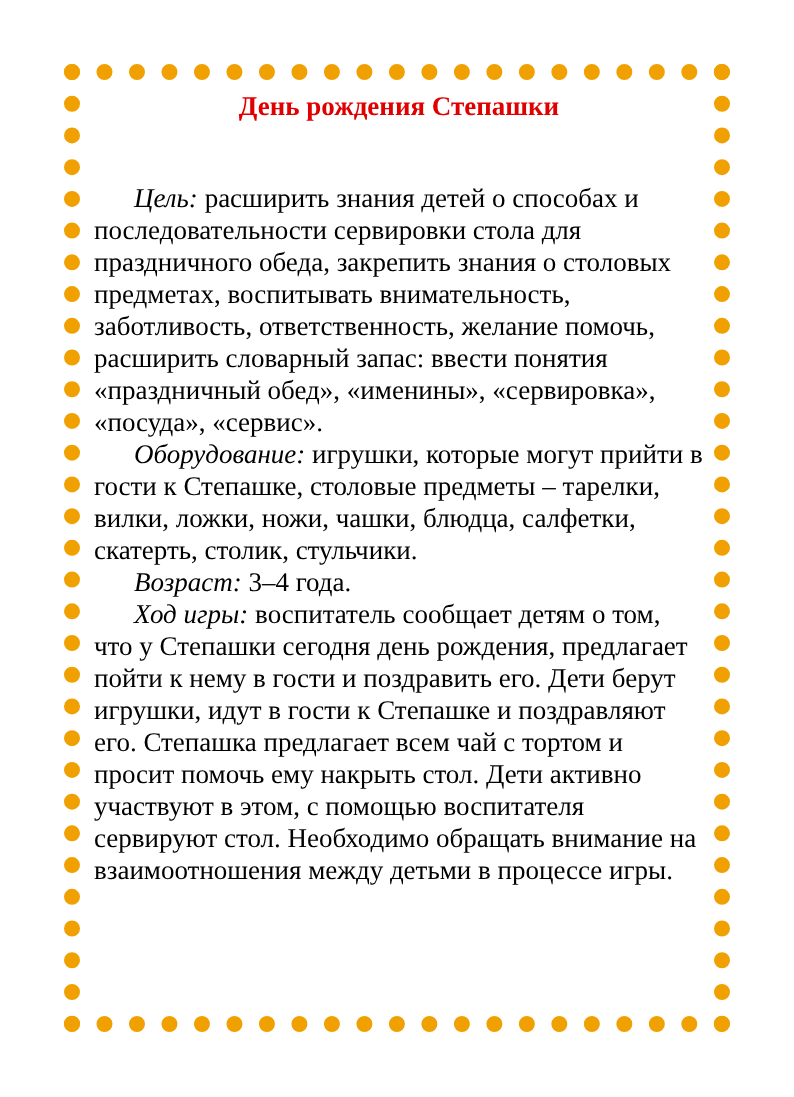День рождения Степашки
Цель: расширить знания детей о способах и последовательности сервировки стола для праздничного обеда, закрепить знания о столовых предметах, воспитывать внимательность, заботливость, ответственность, желание помочь, расширить словарный запас: ввести понятия «праздничный обед», «именины», «сервировка», «посуда», «сервис».
Оборудование: игрушки, которые могут прийти в гости к Степашке, столовые предметы – тарелки, вилки, ложки, ножи, чашки, блюдца, салфетки, скатерть, столик, стульчики.
Возраст: 3–4 года.
Ход игры: воспитатель сообщает детям о том, что у Степашки сегодня день рождения, предлагает пойти к нему в гости и поздравить его. Дети берут игрушки, идут в гости к Степашке и поздравляют его. Степашка предлагает всем чай с тортом и просит помочь ему накрыть стол. Дети активно участвуют в этом, с помощью воспитателя сервируют стол. Необходимо обращать внимание на взаимоотношения между детьми в процессе игры.